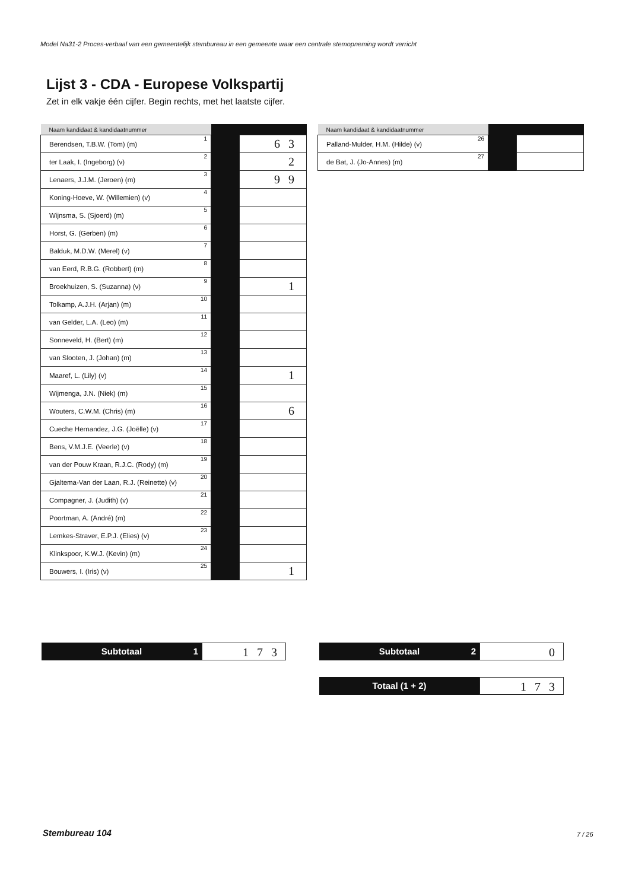Model Na31-2 Proces-verbaal van een gemeentelijk stembureau in een gemeente waar een centrale stemopneming wordt verricht
Lijst 3 - CDA - Europese Volkspartij
Zet in elk vakje één cijfer. Begin rechts, met het laatste cijfer.
| Naam kandidaat & kandidaatnummer | | | |
| --- | --- | --- | --- |
| Berendsen, T.B.W. (Tom) (m) | 1 | | 63 |
| ter Laak, I. (Ingeborg) (v) | 2 | | 2 |
| Lenaers, J.J.M. (Jeroen) (m) | 3 | | 99 |
| Koning-Hoeve, W. (Willemien) (v) | 4 | | |
| Wijnsma, S. (Sjoerd) (m) | 5 | | |
| Horst, G. (Gerben) (m) | 6 | | |
| Balduk, M.D.W. (Merel) (v) | 7 | | |
| van Eerd, R.B.G. (Robbert) (m) | 8 | | |
| Broekhuizen, S. (Suzanna) (v) | 9 | | 1 |
| Tolkamp, A.J.H. (Arjan) (m) | 10 | | |
| van Gelder, L.A. (Leo) (m) | 11 | | |
| Sonneveld, H. (Bert) (m) | 12 | | |
| van Slooten, J. (Johan) (m) | 13 | | |
| Maaref, L. (Lily) (v) | 14 | | 1 |
| Wijmenga, J.N. (Niek) (m) | 15 | | |
| Wouters, C.W.M. (Chris) (m) | 16 | | 6 |
| Cueche Hernandez, J.G. (Joëlle) (v) | 17 | | |
| Bens, V.M.J.E. (Veerle) (v) | 18 | | |
| van der Pouw Kraan, R.J.C. (Rody) (m) | 19 | | |
| Gjaltema-Van der Laan, R.J. (Reinette) (v) | 20 | | |
| Compagner, J. (Judith) (v) | 21 | | |
| Poortman, A. (André) (m) | 22 | | |
| Lemkes-Straver, E.P.J. (Elies) (v) | 23 | | |
| Klinkspoor, K.W.J. (Kevin) (m) | 24 | | |
| Bouwers, I. (Iris) (v) | 25 | | 1 |
| Naam kandidaat & kandidaatnummer | | | |
| --- | --- | --- | --- |
| Palland-Mulder, H.M. (Hilde) (v) | 26 | | |
| de Bat, J. (Jo-Annes) (m) | 27 | | |
Subtotaal 1
173
Subtotaal 2
0
Totaal (1 + 2)
173
Stembureau 104 7 / 26